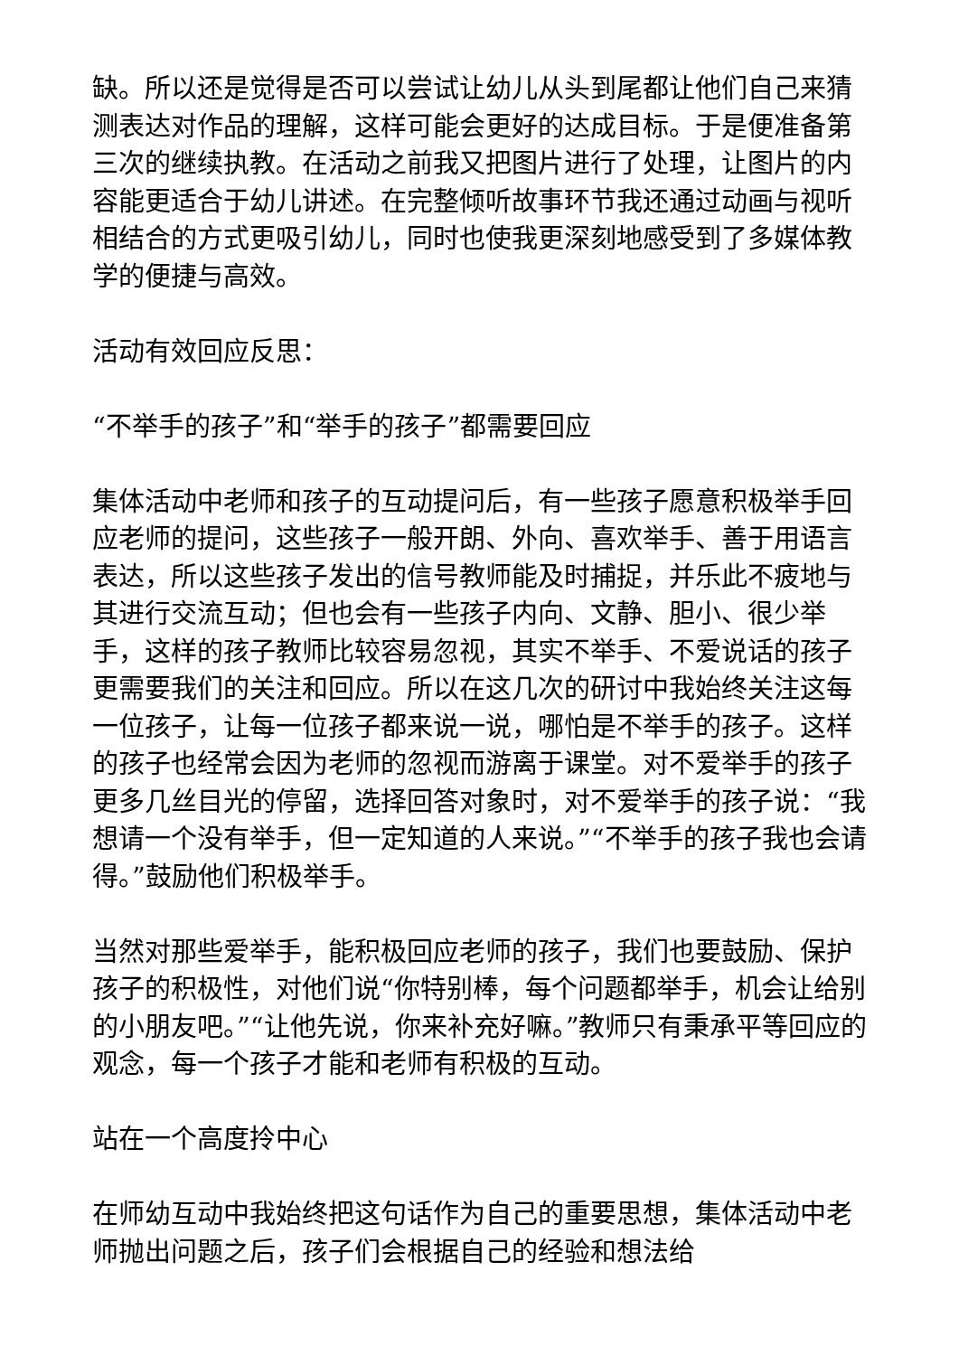缺。所以还是觉得是否可以尝试让幼儿从头到尾都让他们自己来猜测表达对作品的理解，这样可能会更好的达成目标。于是便准备第三次的继续执教。在活动之前我又把图片进行了处理，让图片的内容能更适合于幼儿讲述。在完整倾听故事环节我还通过动画与视听相结合的方式更吸引幼儿，同时也使我更深刻地感受到了多媒体教学的便捷与高效。
活动有效回应反思：
“不举手的孩子”和“举手的孩子”都需要回应
集体活动中老师和孩子的互动提问后，有一些孩子愿意积极举手回应老师的提问，这些孩子一般开朗、外向、喜欢举手、善于用语言表达，所以这些孩子发出的信号教师能及时捕捉，并乐此不疲地与其进行交流互动；但也会有一些孩子内向、文静、胆小、很少举手，这样的孩子教师比较容易忽视，其实不举手、不爱说话的孩子更需要我们的关注和回应。所以在这几次的研讨中我始终关注这每一位孩子，让每一位孩子都来说一说，哪怕是不举手的孩子。这样的孩子也经常会因为老师的忽视而游离于课堂。对不爱举手的孩子更多几丝目光的停留，选择回答对象时，对不爱举手的孩子说：“我想请一个没有举手，但一定知道的人来说。”“不举手的孩子我也会请得。”鼓励他们积极举手。
当然对那些爱举手，能积极回应老师的孩子，我们也要鼓励、保护孩子的积极性，对他们说“你特别棒，每个问题都举手，机会让给别的小朋友吧。”“让他先说，你来补充好嘛。”教师只有秉承平等回应的观念，每一个孩子才能和老师有积极的互动。
站在一个高度拎中心
在师幼互动中我始终把这句话作为自己的重要思想，集体活动中老师抛出问题之后，孩子们会根据自己的经验和想法给